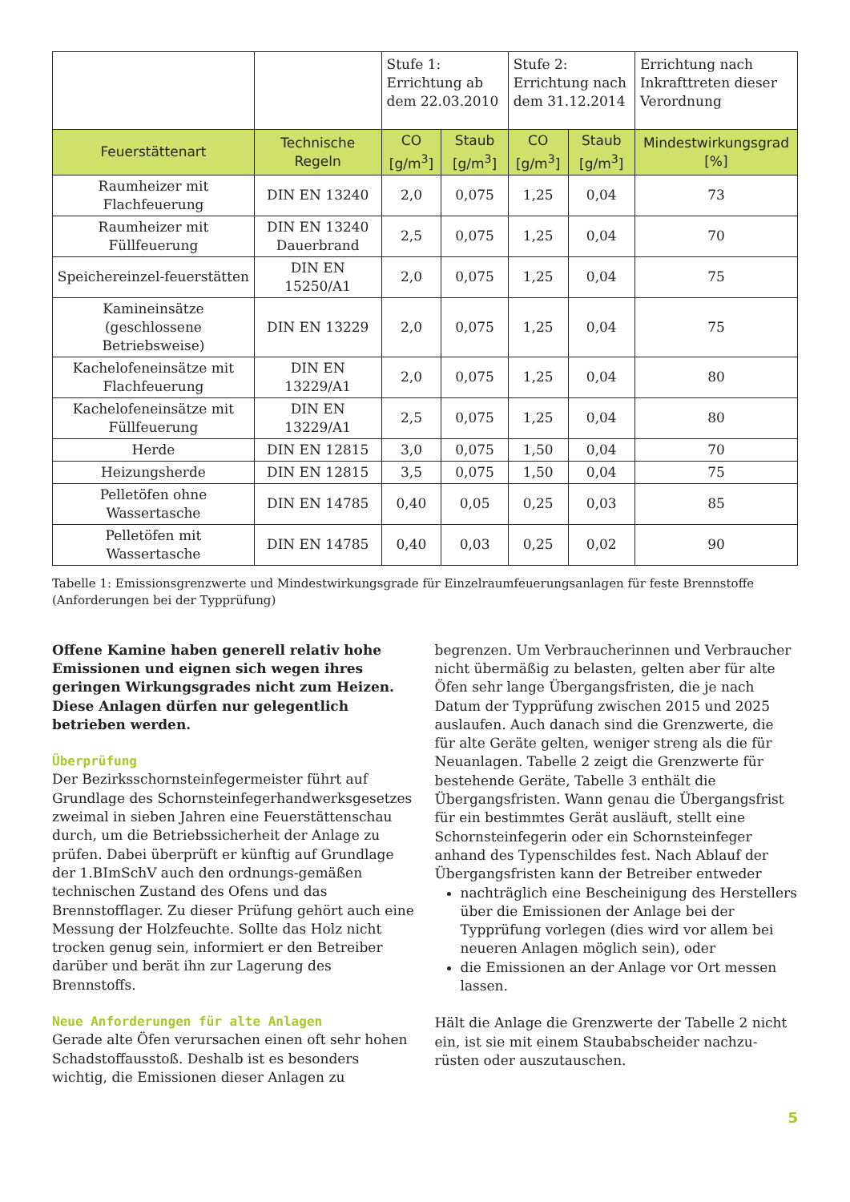| | | Stufe 1: Errichtung ab dem 22.03.2010 | | Stufe 2: Errichtung nach dem 31.12.2014 | | Errichtung nach Inkrafttreten dieser Verordnung |
| --- | --- | --- | --- | --- | --- | --- |
| Feuerstättenart | Technische Regeln | CO [g/m<sup>3</sup>] | Staub [g/m<sup>3</sup>] | CO [g/m<sup>3</sup>] | Staub [g/m<sup>3</sup>] | Mindestwirkungsgrad [%] |
| Raumheizer mit Flachfeuerung | DIN EN 13240 | 2,0 | 0,075 | 1,25 | 0,04 | 73 |
| Raumheizer mit Füllfeuerung | DIN EN 13240 Dauerbrand | 2,5 | 0,075 | 1,25 | 0,04 | 70 |
| Speichereinzel-feuerstätten | DIN EN 15250/A1 | 2,0 | 0,075 | 1,25 | 0,04 | 75 |
| Kamineinsätze (geschlossene Betriebsweise) | DIN EN 13229 | 2,0 | 0,075 | 1,25 | 0,04 | 75 |
| Kachelofeneinsätze mit Flachfeuerung | DIN EN 13229/A1 | 2,0 | 0,075 | 1,25 | 0,04 | 80 |
| Kachelofeneinsätze mit Füllfeuerung | DIN EN 13229/A1 | 2,5 | 0,075 | 1,25 | 0,04 | 80 |
| Herde | DIN EN 12815 | 3,0 | 0,075 | 1,50 | 0,04 | 70 |
| Heizungsherde | DIN EN 12815 | 3,5 | 0,075 | 1,50 | 0,04 | 75 |
| Pelletöfen ohne Wassertasche | DIN EN 14785 | 0,40 | 0,05 | 0,25 | 0,03 | 85 |
| Pelletöfen mit Wassertasche | DIN EN 14785 | 0,40 | 0,03 | 0,25 | 0,02 | 90 |
Tabelle 1: Emissionsgrenzwerte und Mindestwirkungsgrade für Einzelraumfeuerungsanlagen für feste Brennstoffe (Anforderungen bei der Typprüfung)
Offene Kamine haben generell relativ hohe Emissionen und eignen sich wegen ihres geringen Wirkungsgrades nicht zum Heizen. Diese Anlagen dürfen nur gelegentlich betrieben werden.
Überprüfung
Der Bezirksschornsteinfegermeister führt auf Grundlage des Schornsteinfegerhandwerksgesetzes zweimal in sieben Jahren eine Feuerstättenschau durch, um die Betriebssicherheit der Anlage zu prüfen. Dabei überprüft er künftig auf Grundlage der 1.BImSchV auch den ordnungs-gemäßen technischen Zustand des Ofens und das Brennstofflager. Zu dieser Prüfung gehört auch eine Messung der Holzfeuchte. Sollte das Holz nicht trocken genug sein, informiert er den Betreiber darüber und berät ihn zur Lagerung des Brennstoffs.
Neue Anforderungen für alte Anlagen
Gerade alte Öfen verursachen einen oft sehr hohen Schadstoffausstoß. Deshalb ist es besonders wichtig, die Emissionen dieser Anlagen zu
begrenzen. Um Verbraucherinnen und Verbraucher nicht übermäßig zu belasten, gelten aber für alte Öfen sehr lange Übergangsfristen, die je nach Datum der Typprüfung zwischen 2015 und 2025 auslaufen. Auch danach sind die Grenzwerte, die für alte Geräte gelten, weniger streng als die für Neuanlagen. Tabelle 2 zeigt die Grenzwerte für bestehende Geräte, Tabelle 3 enthält die Übergangsfristen. Wann genau die Übergangsfrist für ein bestimmtes Gerät ausläuft, stellt eine Schornsteinfegerin oder ein Schornsteinfeger anhand des Typenschildes fest. Nach Ablauf der Übergangsfristen kann der Betreiber entweder
nachträglich eine Bescheinigung des Herstellers über die Emissionen der Anlage bei der Typprüfung vorlegen (dies wird vor allem bei neueren Anlagen möglich sein), oder
die Emissionen an der Anlage vor Ort messen lassen.
Hält die Anlage die Grenzwerte der Tabelle 2 nicht ein, ist sie mit einem Staubabscheider nachzu-rüsten oder auszutauschen.
5